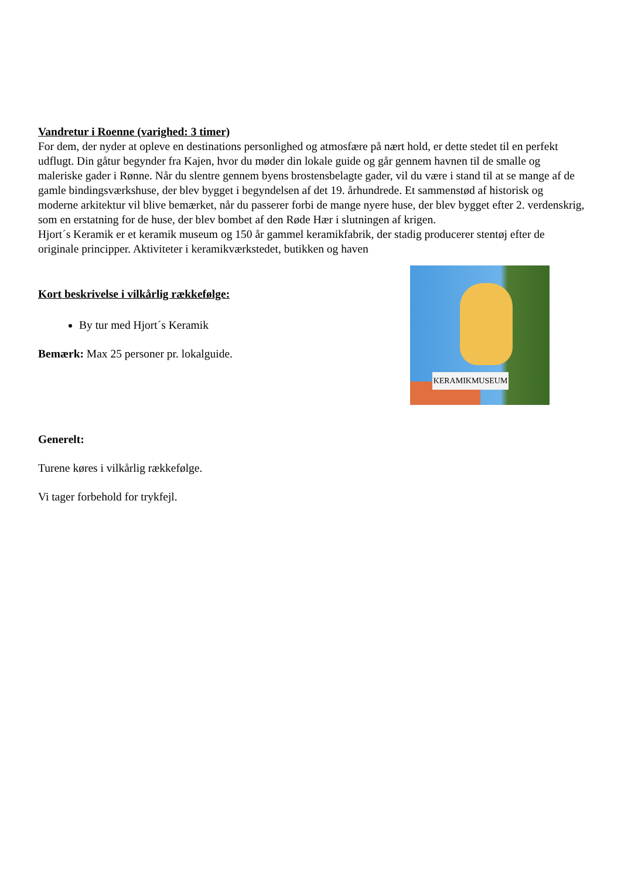Vandretur i Roenne (varighed: 3 timer)
For dem, der nyder at opleve en destinations personlighed og atmosfære på nært hold, er dette stedet til en perfekt udflugt. Din gåtur begynder fra Kajen, hvor du møder din lokale guide og går gennem havnen til de smalle og maleriske gader i Rønne. Når du slentre gennem byens brostensbelagte gader, vil du være i stand til at se mange af de gamle bindingsværkshuse, der blev bygget i begyndelsen af det 19. århundrede. Et sammenstød af historisk og moderne arkitektur vil blive bemærket, når du passerer forbi de mange nyere huse, der blev bygget efter 2. verdenskrig, som en erstatning for de huse, der blev bombet af den Røde Hær i slutningen af krigen.
Hjort´s Keramik er et keramik museum og 150 år gammel keramikfabrik, der stadig producerer stentøj efter de originale principper. Aktiviteter i keramikværkstedet, butikken og haven
Kort beskrivelse i vilkårlig rækkefølge:
By tur med Hjort´s Keramik
Bemærk: Max 25 personer pr. lokalguide.
KERAMIKMUSEUM
Generelt:
Turene køres i vilkårlig rækkefølge.
Vi tager forbehold for trykfejl.